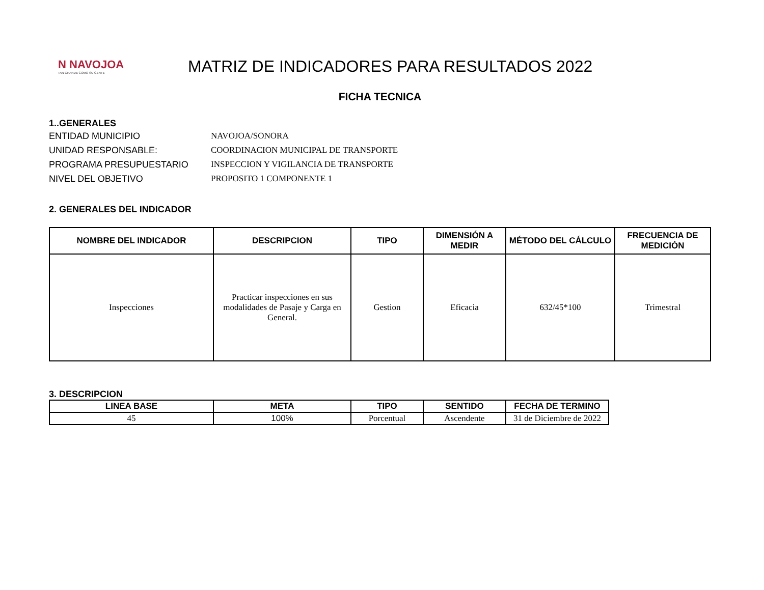N NAVOJOA
TAN GRANDE COMO SU GENTE
MATRIZ DE INDICADORES PARA RESULTADOS 2022
FICHA TECNICA
1..GENERALES
ENTIDAD MUNICIPIO
NAVOJOA/SONORA
UNIDAD RESPONSABLE:
COORDINACION MUNICIPAL DE TRANSPORTE
PROGRAMA PRESUPUESTARIO
INSPECCION Y VIGILANCIA DE TRANSPORTE
NIVEL DEL OBJETIVO
PROPOSITO 1 COMPONENTE 1
2. GENERALES DEL INDICADOR
| NOMBRE DEL INDICADOR | DESCRIPCION | TIPO | DIMENSIÓN A MEDIR | MÉTODO DEL CÁLCULO | FRECUENCIA DE MEDICIÓN |
| --- | --- | --- | --- | --- | --- |
| Inspecciones | Practicar inspecciones en sus modalidades de Pasaje y Carga en General. | Gestion | Eficacia | 632/45*100 | Trimestral |
3. DESCRIPCION
| LINEA BASE | META | TIPO | SENTIDO | FECHA DE TERMINO |
| --- | --- | --- | --- | --- |
| 45 | 100% | Porcentual | Ascendente | 31 de Diciembre de 2022 |